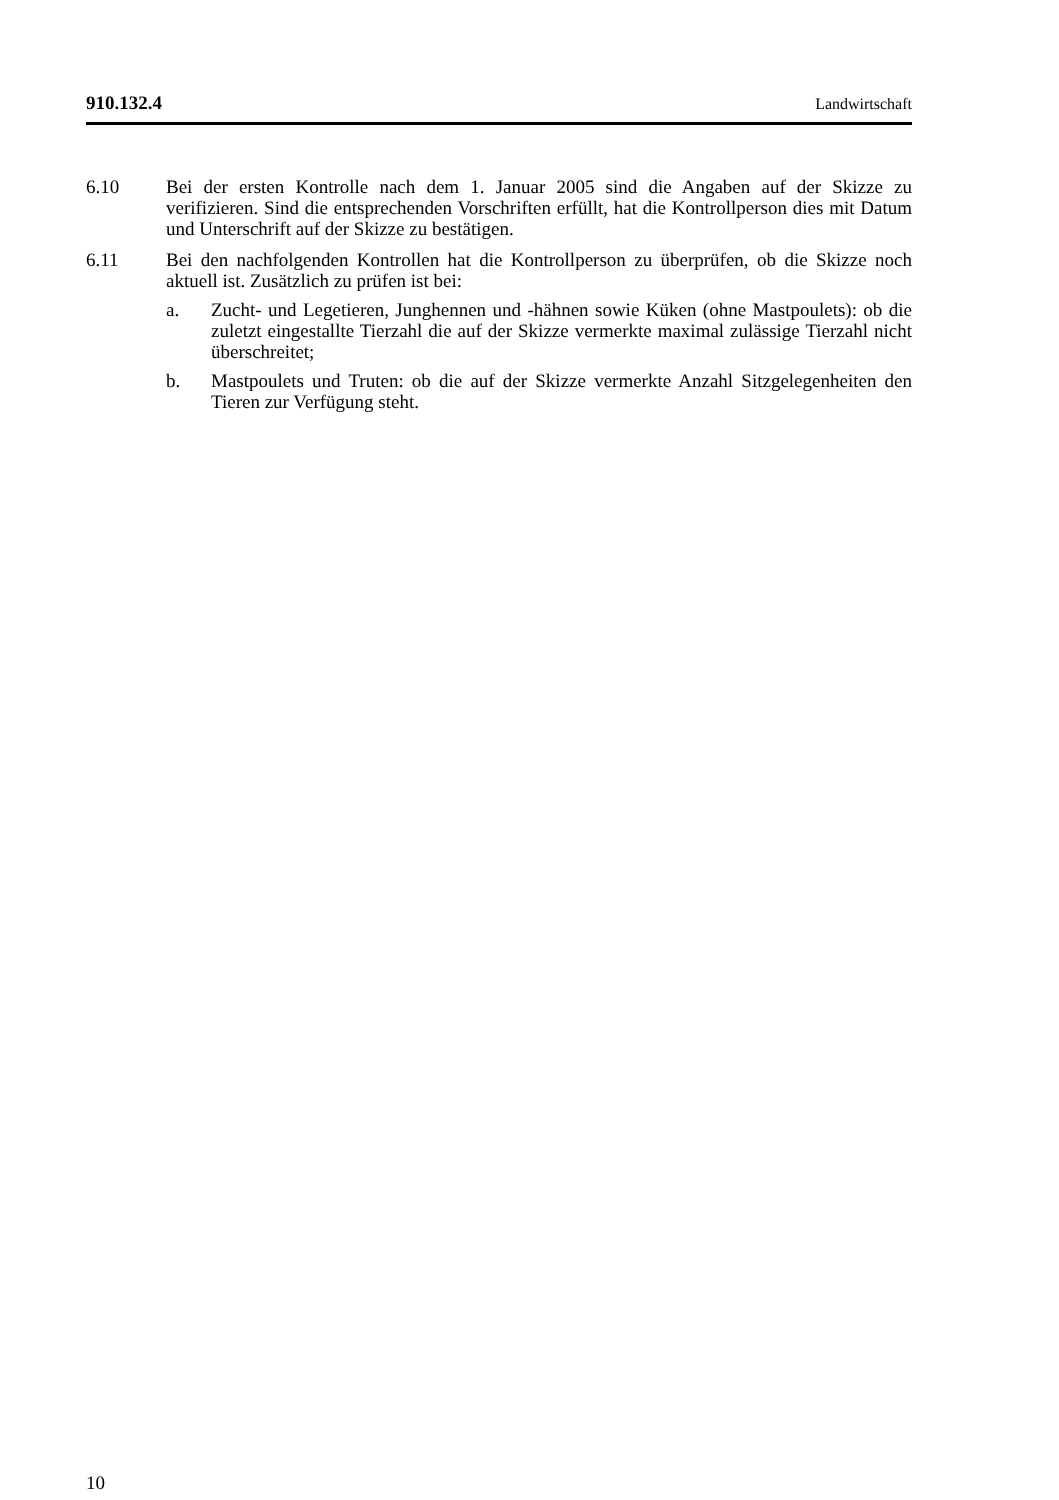910.132.4 Landwirtschaft
6.10 Bei der ersten Kontrolle nach dem 1. Januar 2005 sind die Angaben auf der Skizze zu verifizieren. Sind die entsprechenden Vorschriften erfüllt, hat die Kontrollperson dies mit Datum und Unterschrift auf der Skizze zu bestätigen.
6.11 Bei den nachfolgenden Kontrollen hat die Kontrollperson zu überprüfen, ob die Skizze noch aktuell ist. Zusätzlich zu prüfen ist bei:
a. Zucht- und Legetieren, Junghennen und -hähnen sowie Küken (ohne Mastpoulets): ob die zuletzt eingestallte Tierzahl die auf der Skizze vermerkte maximal zulässige Tierzahl nicht überschreitet;
b. Mastpoulets und Truten: ob die auf der Skizze vermerkte Anzahl Sitzgelegenheiten den Tieren zur Verfügung steht.
10